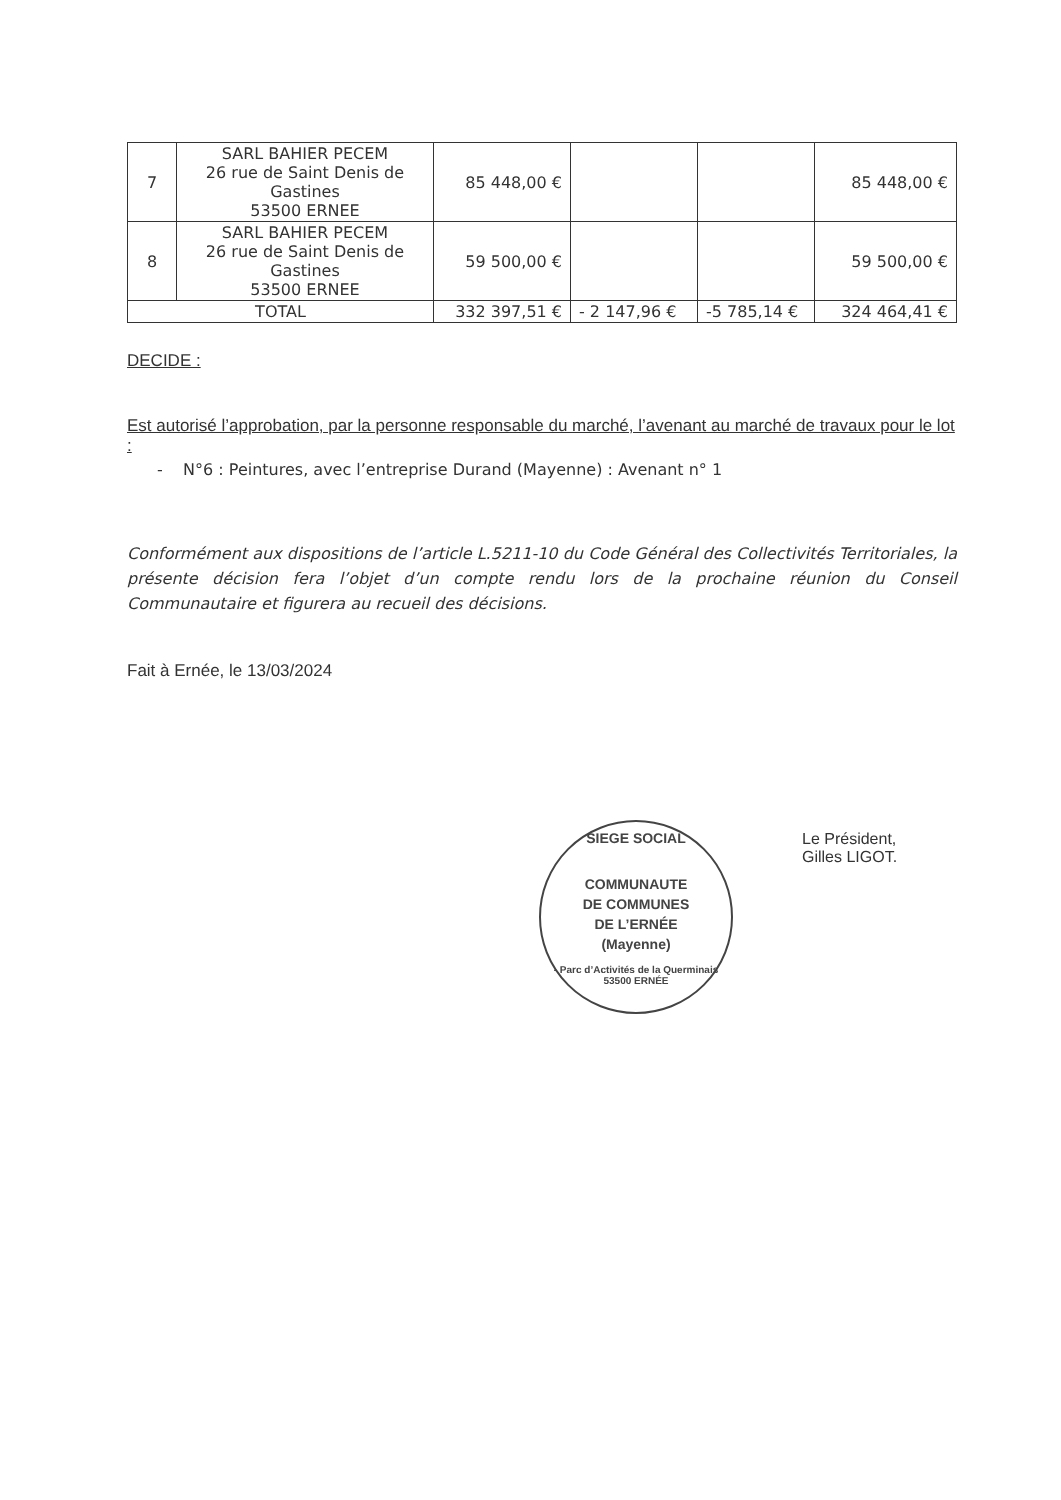| 7 | SARL BAHIER PECEM 26 rue de Saint Denis de Gastines 53500 ERNEE | 85 448,00 € | | | 85 448,00 € |
| 8 | SARL BAHIER PECEM 26 rue de Saint Denis de Gastines 53500 ERNEE | 59 500,00 € | | | 59 500,00 € |
| TOTAL | | 332 397,51 € | - 2 147,96 € | -5 785,14 € | 324 464,41 € |
DECIDE :
Est autorisé l’approbation, par la personne responsable du marché, l’avenant au marché de travaux pour le lot :
- N°6 : Peintures, avec l’entreprise Durand (Mayenne) : Avenant n° 1
Conformément aux dispositions de l’article L.5211-10 du Code Général des Collectivités Territoriales, la présente décision fera l’objet d’un compte rendu lors de la prochaine réunion du Conseil Communautaire et figurera au recueil des décisions.
Fait à Ernée, le 13/03/2024
SIEGE SOCIAL
COMMUNAUTE
DE COMMUNES
DE L’ERNÉE
(Mayenne)
- Parc d’Activités de la Querminais 53500 ERNÉE
Le Président,
Gilles LIGOT.